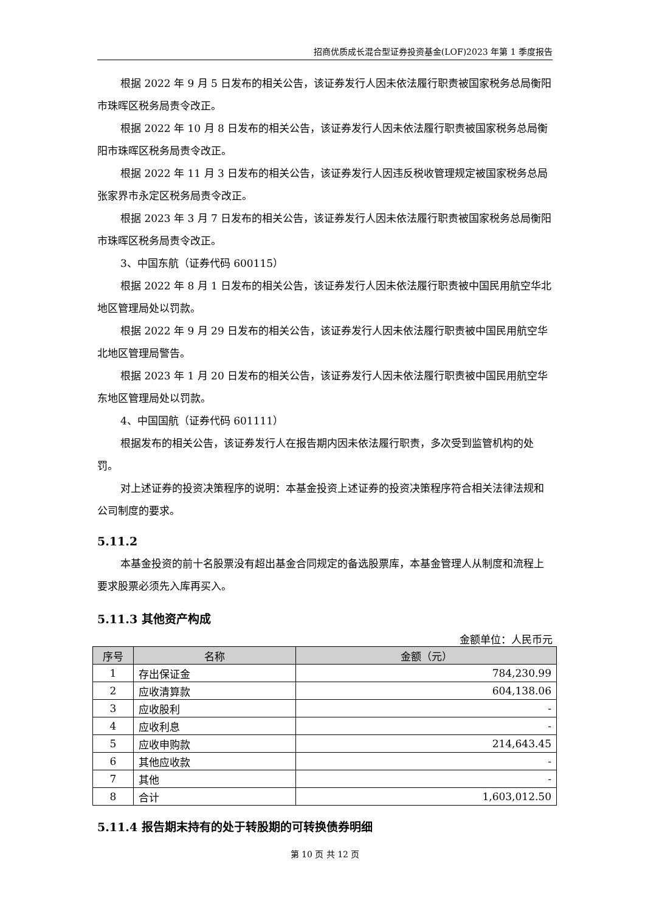招商优质成长混合型证券投资基金(LOF)2023 年第 1 季度报告
根据 2022 年 9 月 5 日发布的相关公告，该证券发行人因未依法履行职责被国家税务总局衡阳市珠晖区税务局责令改正。
根据 2022 年 10 月 8 日发布的相关公告，该证券发行人因未依法履行职责被国家税务总局衡阳市珠晖区税务局责令改正。
根据 2022 年 11 月 3 日发布的相关公告，该证券发行人因违反税收管理规定被国家税务总局张家界市永定区税务局责令改正。
根据 2023 年 3 月 7 日发布的相关公告，该证券发行人因未依法履行职责被国家税务总局衡阳市珠晖区税务局责令改正。
3、中国东航（证券代码 600115）
根据 2022 年 8 月 1 日发布的相关公告，该证券发行人因未依法履行职责被中国民用航空华北地区管理局处以罚款。
根据 2022 年 9 月 29 日发布的相关公告，该证券发行人因未依法履行职责被中国民用航空华北地区管理局警告。
根据 2023 年 1 月 20 日发布的相关公告，该证券发行人因未依法履行职责被中国民用航空华东地区管理局处以罚款。
4、中国国航（证券代码 601111）
根据发布的相关公告，该证券发行人在报告期内因未依法履行职责，多次受到监管机构的处罚。
对上述证券的投资决策程序的说明：本基金投资上述证券的投资决策程序符合相关法律法规和公司制度的要求。
5.11.2
本基金投资的前十名股票没有超出基金合同规定的备选股票库，本基金管理人从制度和流程上要求股票必须先入库再买入。
5.11.3 其他资产构成
金额单位：人民币元
| 序号 | 名称 | 金额（元） |
| --- | --- | --- |
| 1 | 存出保证金 | 784,230.99 |
| 2 | 应收清算款 | 604,138.06 |
| 3 | 应收股利 | - |
| 4 | 应收利息 | - |
| 5 | 应收申购款 | 214,643.45 |
| 6 | 其他应收款 | - |
| 7 | 其他 | - |
| 8 | 合计 | 1,603,012.50 |
5.11.4 报告期末持有的处于转股期的可转换债券明细
第 10 页 共 12 页